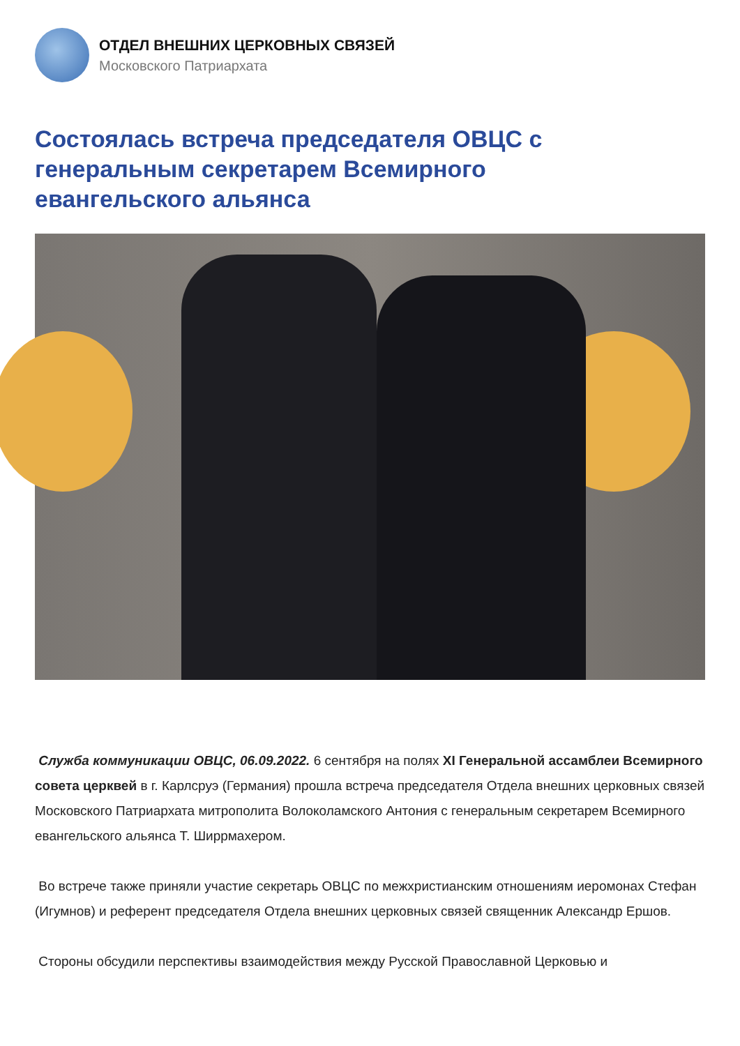ОТДЕЛ ВНЕШНИХ ЦЕРКОВНЫХ СВЯЗЕЙ
Московского Патриархата
Состоялась встреча председателя ОВЦС с генеральным секретарем Всемирного евангельского альянса
Служба коммуникации ОВЦС, 06.09.2022. 6 сентября на полях XI Генеральной ассамблеи Всемирного совета церквей в г. Карлсруэ (Германия) прошла встреча председателя Отдела внешних церковных связей Московского Патриархата митрополита Волоколамского Антония с генеральным секретарем Всемирного евангельского альянса Т. Ширрмахером.
Во встрече также приняли участие секретарь ОВЦС по межхристианским отношениям иеромонах Стефан (Игумнов) и референт председателя Отдела внешних церковных связей священник Александр Ершов.
Стороны обсудили перспективы взаимодействия между Русской Православной Церковью и